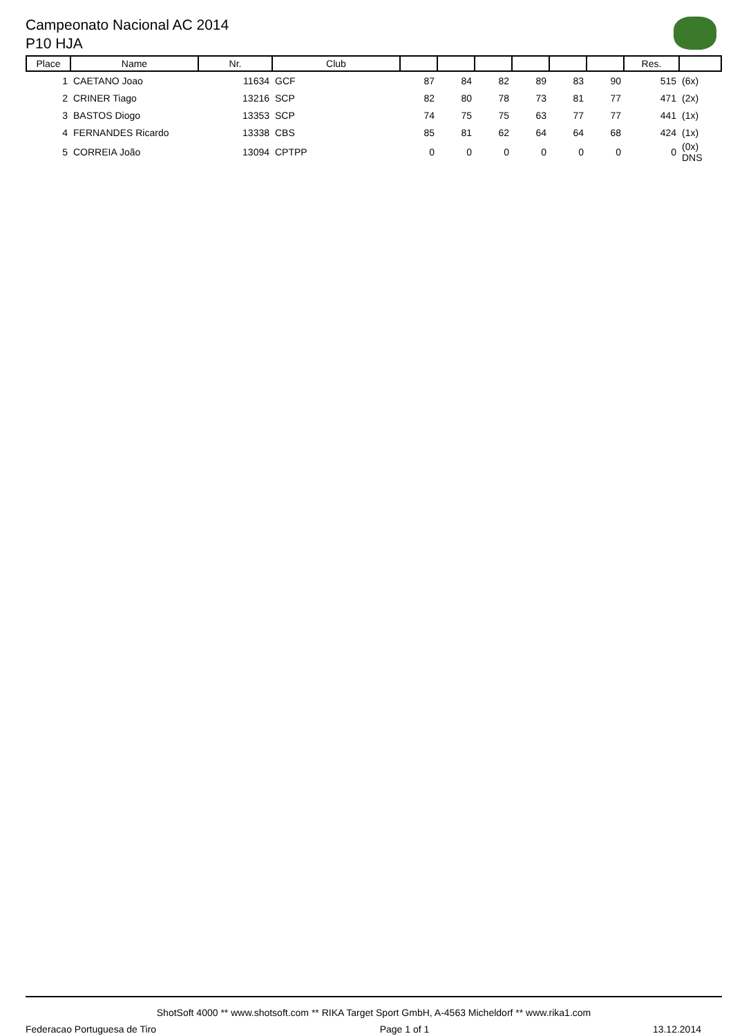Campeonato Nacional AC 2014
P10 HJA
| Place | Name | Nr. | Club | | | | | | | Res. | |
| --- | --- | --- | --- | --- | --- | --- | --- | --- | --- | --- | --- |
| 1 | CAETANO Joao | 11634 | GCF | 87 | 84 | 82 | 89 | 83 | 90 | 515 | (6x) |
| 2 | CRINER Tiago | 13216 | SCP | 82 | 80 | 78 | 73 | 81 | 77 | 471 | (2x) |
| 3 | BASTOS Diogo | 13353 | SCP | 74 | 75 | 75 | 63 | 77 | 77 | 441 | (1x) |
| 4 | FERNANDES Ricardo | 13338 | CBS | 85 | 81 | 62 | 64 | 64 | 68 | 424 | (1x) |
| 5 | CORREIA João | 13094 | CPTPP | 0 | 0 | 0 | 0 | 0 | 0 | 0 | (0x) DNS |
ShotSoft 4000 ** www.shotsoft.com ** RIKA Target Sport GmbH, A-4563 Micheldorf ** www.rika1.com
Federacao Portuguesa de Tiro Page 1 of 1 13.12.2014